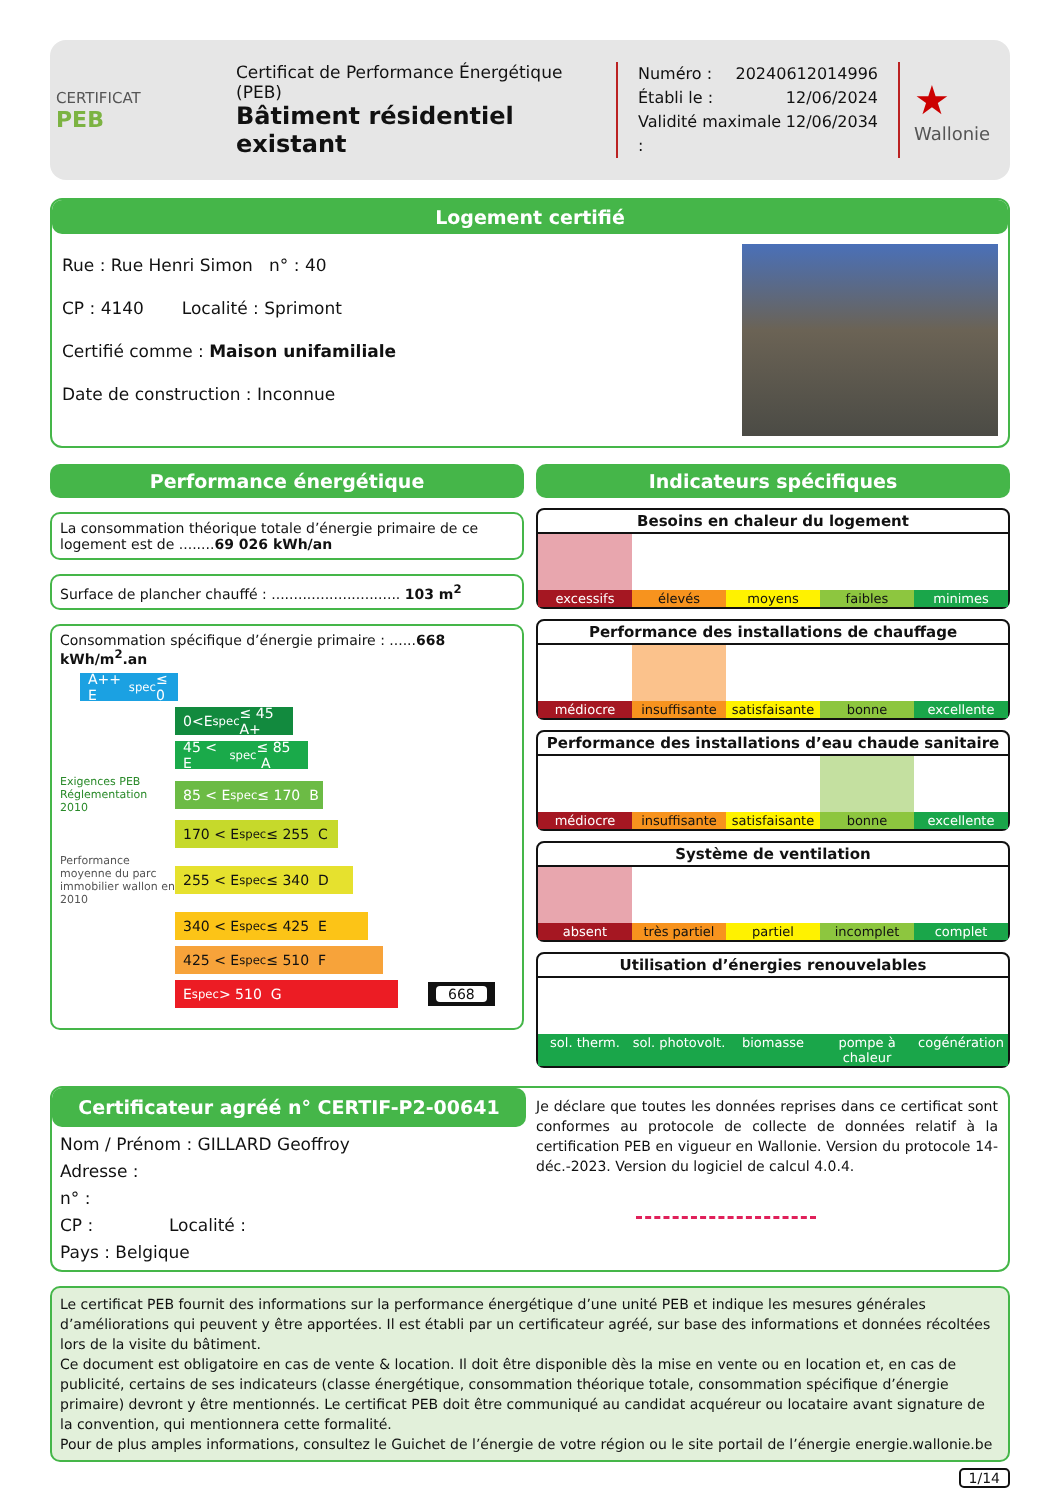CERTIFICAT
PEB
Certificat de Performance Énergétique (PEB)
Bâtiment résidentiel existant
Numéro : 20240612014996
Établi le : 12/06/2024
Validité maximale : 12/06/2034
★
Wallonie
Logement certifié
Rue : Rue Henri Simon n° : 40
CP : 4140 Localité : Sprimont
Certifié comme : Maison unifamiliale
Date de construction : Inconnue
Performance énergétique
La consommation théorique totale d’énergie primaire de ce logement est de ........69 026 kWh/an
Surface de plancher chauffé : ............................. 103 m<sup>2</sup>
Consommation spécifique d’énergie primaire : ......668 kWh/m<sup>2</sup>.an
A++ E<sub>spec</sub> ≤ 0
0<E<sub>spec</sub>≤ 45 A+
45 < E<sub>spec</sub> ≤ 85 A
Exigences PEB Réglementation 2010
85 < E<sub>spec</sub> ≤ 170 B
170 < E<sub>spec</sub> ≤ 255 C
Performance moyenne du parc immobilier wallon en 2010
255 < E<sub>spec</sub> ≤ 340 D
340 < E<sub>spec</sub> ≤ 425 E
425 < E<sub>spec</sub> ≤ 510 F
E<sub>spec</sub> > 510 G
668
Indicateurs spécifiques
Besoins en chaleur du logement
excessifs élevés moyens faibles minimes
Performance des installations de chauffage
médiocre insuffisante satisfaisante bonne excellente
Performance des installations d’eau chaude sanitaire
médiocre insuffisante satisfaisante bonne excellente
Système de ventilation
absent très partiel partiel incomplet complet
Utilisation d’énergies renouvelables
sol. therm. sol. photovolt. biomasse pompe à chaleur cogénération
Certificateur agréé n° CERTIF-P2-00641
Nom / Prénom : GILLARD Geoffroy
Adresse :
n° :
CP : Localité :
Pays : Belgique
Je déclare que toutes les données reprises dans ce certificat sont conformes au protocole de collecte de données relatif à la certification PEB en vigueur en Wallonie. Version du protocole 14-déc.-2023. Version du logiciel de calcul 4.0.4.
Le certificat PEB fournit des informations sur la performance énergétique d’une unité PEB et indique les mesures générales d’améliorations qui peuvent y être apportées. Il est établi par un certificateur agréé, sur base des informations et données récoltées lors de la visite du bâtiment.
Ce document est obligatoire en cas de vente & location. Il doit être disponible dès la mise en vente ou en location et, en cas de publicité, certains de ses indicateurs (classe énergétique, consommation théorique totale, consommation spécifique d’énergie primaire) devront y être mentionnés. Le certificat PEB doit être communiqué au candidat acquéreur ou locataire avant signature de la convention, qui mentionnera cette formalité.
Pour de plus amples informations, consultez le Guichet de l’énergie de votre région ou le site portail de l’énergie energie.wallonie.be
1/14